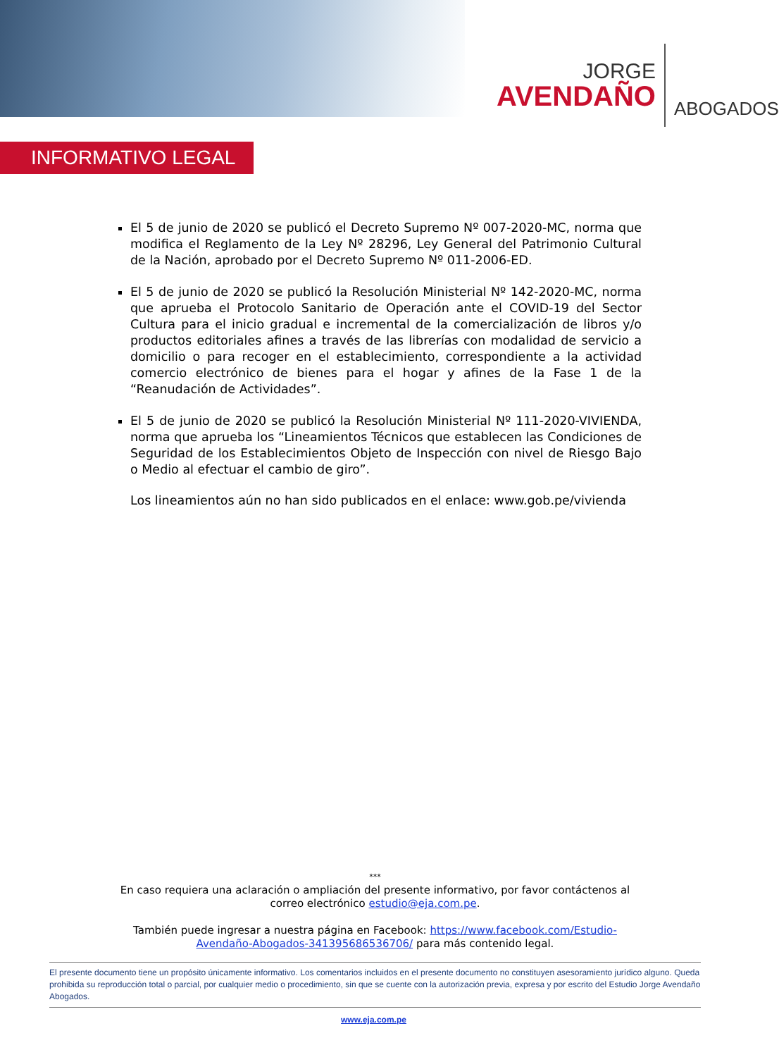JORGE
AVENDAÑO
ABOGADOS
INFORMATIVO LEGAL
El 5 de junio de 2020 se publicó el Decreto Supremo Nº 007-2020-MC, norma que modifica el Reglamento de la Ley Nº 28296, Ley General del Patrimonio Cultural de la Nación, aprobado por el Decreto Supremo Nº 011-2006-ED.
El 5 de junio de 2020 se publicó la Resolución Ministerial Nº 142-2020-MC, norma que aprueba el Protocolo Sanitario de Operación ante el COVID-19 del Sector Cultura para el inicio gradual e incremental de la comercialización de libros y/o productos editoriales afines a través de las librerías con modalidad de servicio a domicilio o para recoger en el establecimiento, correspondiente a la actividad comercio electrónico de bienes para el hogar y afines de la Fase 1 de la “Reanudación de Actividades”.
El 5 de junio de 2020 se publicó la Resolución Ministerial Nº 111-2020-VIVIENDA, norma que aprueba los “Lineamientos Técnicos que establecen las Condiciones de Seguridad de los Establecimientos Objeto de Inspección con nivel de Riesgo Bajo o Medio al efectuar el cambio de giro”.
Los lineamientos aún no han sido publicados en el enlace: www.gob.pe/vivienda
***
En caso requiera una aclaración o ampliación del presente informativo, por favor contáctenos al correo electrónico estudio@eja.com.pe.
También puede ingresar a nuestra página en Facebook: https://www.facebook.com/Estudio-Avendaño-Abogados-341395686536706/ para más contenido legal.
El presente documento tiene un propósito únicamente informativo. Los comentarios incluidos en el presente documento no constituyen asesoramiento jurídico alguno. Queda prohibida su reproducción total o parcial, por cualquier medio o procedimiento, sin que se cuente con la autorización previa, expresa y por escrito del Estudio Jorge Avendaño Abogados.
www.eja.com.pe